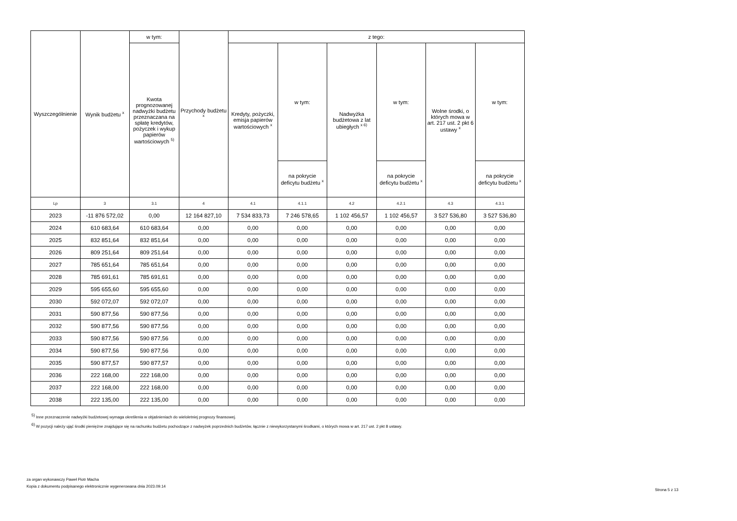| Wyszczególnienie | Wynik budżetu <sup>x</sup> | w tym: | Przychody budżetu <sup>x</sup> | z tego: | | | | | |
| --- | --- | --- | --- | --- | --- | --- | --- | --- | --- |
| | | Kwota prognozowanej nadwyżki budżetu przeznaczana na spłatę kredytów, pożyczek i wykup papierów wartościowych <sup>5)</sup> | | Kredyty, pożyczki, emisja papierów wartościowych <sup>x</sup> | w tym: | Nadwyżka budżetowa z lat ubiegłych <sup>x 6)</sup> | w tym: | Wolne środki, o których mowa w art. 217 ust. 2 pkt 6 ustawy <sup>x</sup> | w tym: |
| | | | | | na pokrycie deficytu budżetu <sup>x</sup> | | na pokrycie deficytu budżetu <sup>x</sup> | | na pokrycie deficytu budżetu <sup>x</sup> |
| Lp | 3 | 3.1 | 4 | 4.1 | 4.1.1 | 4.2 | 4.2.1 | 4.3 | 4.3.1 |
| 2023 | -11 876 572,02 | 0,00 | 12 164 827,10 | 7 534 833,73 | 7 246 578,65 | 1 102 456,57 | 1 102 456,57 | 3 527 536,80 | 3 527 536,80 |
| 2024 | 610 683,64 | 610 683,64 | 0,00 | 0,00 | 0,00 | 0,00 | 0,00 | 0,00 | 0,00 |
| 2025 | 832 851,64 | 832 851,64 | 0,00 | 0,00 | 0,00 | 0,00 | 0,00 | 0,00 | 0,00 |
| 2026 | 809 251,64 | 809 251,64 | 0,00 | 0,00 | 0,00 | 0,00 | 0,00 | 0,00 | 0,00 |
| 2027 | 785 651,64 | 785 651,64 | 0,00 | 0,00 | 0,00 | 0,00 | 0,00 | 0,00 | 0,00 |
| 2028 | 785 691,61 | 785 691,61 | 0,00 | 0,00 | 0,00 | 0,00 | 0,00 | 0,00 | 0,00 |
| 2029 | 595 655,60 | 595 655,60 | 0,00 | 0,00 | 0,00 | 0,00 | 0,00 | 0,00 | 0,00 |
| 2030 | 592 072,07 | 592 072,07 | 0,00 | 0,00 | 0,00 | 0,00 | 0,00 | 0,00 | 0,00 |
| 2031 | 590 877,56 | 590 877,56 | 0,00 | 0,00 | 0,00 | 0,00 | 0,00 | 0,00 | 0,00 |
| 2032 | 590 877,56 | 590 877,56 | 0,00 | 0,00 | 0,00 | 0,00 | 0,00 | 0,00 | 0,00 |
| 2033 | 590 877,56 | 590 877,56 | 0,00 | 0,00 | 0,00 | 0,00 | 0,00 | 0,00 | 0,00 |
| 2034 | 590 877,56 | 590 877,56 | 0,00 | 0,00 | 0,00 | 0,00 | 0,00 | 0,00 | 0,00 |
| 2035 | 590 877,57 | 590 877,57 | 0,00 | 0,00 | 0,00 | 0,00 | 0,00 | 0,00 | 0,00 |
| 2036 | 222 168,00 | 222 168,00 | 0,00 | 0,00 | 0,00 | 0,00 | 0,00 | 0,00 | 0,00 |
| 2037 | 222 168,00 | 222 168,00 | 0,00 | 0,00 | 0,00 | 0,00 | 0,00 | 0,00 | 0,00 |
| 2038 | 222 135,00 | 222 135,00 | 0,00 | 0,00 | 0,00 | 0,00 | 0,00 | 0,00 | 0,00 |
<sup>5)</sup> Inne przeznaczenie nadwyżki budżetowej wymaga określenia w objaśnieniach do wieloletniej prognozy finansowej.
<sup>6)</sup> W pozycji należy ująć środki pieniężne znajdujące się na rachunku budżetu pochodzące z nadwyżek poprzednich budżetów, łącznie z niewykorzystanymi środkami, o których mowa w art. 217 ust. 2 pkt 8 ustawy.
za organ wykonawczy Paweł Piotr Macha
Kopia z dokumentu podpisanego elektronicznie wygenerowana dnia 2023.09.14
Strona 5 z 13